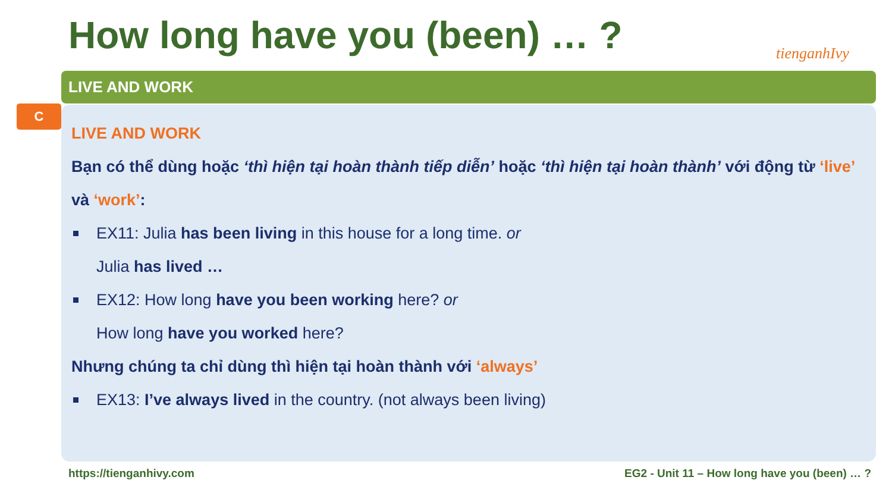How long have you (been) … ? tienganhIvy
LIVE AND WORK
C
LIVE AND WORK
Bạn có thể dùng hoặc ‘thì hiện tại hoàn thành tiếp diễn’ hoặc ‘thì hiện tại hoàn thành’ với động từ ‘live’ và ‘work’:
EX11: Julia has been living in this house for a long time. or
Julia has lived …
EX12: How long have you been working here? or
How long have you worked here?
Nhưng chúng ta chỉ dùng thì hiện tại hoàn thành với ‘always’
EX13: I’ve always lived in the country. (not always been living)
https://tienganhivy.com
EG2 - Unit 11 – How long have you (been) … ?